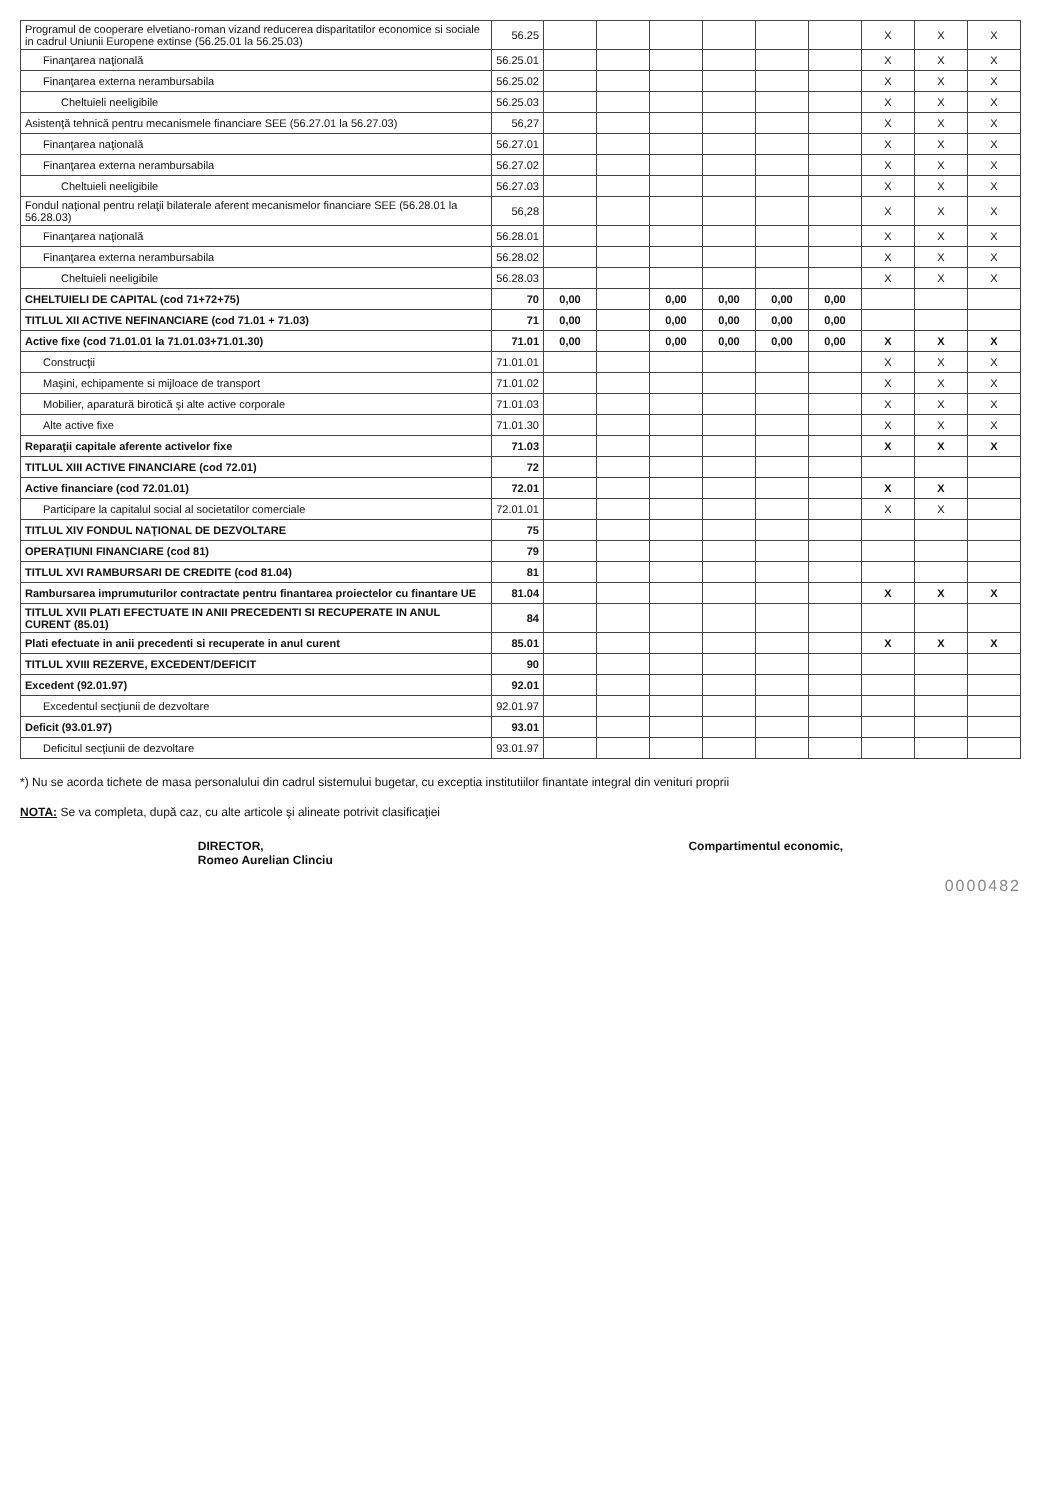| Programul de cooperare elvetiano-roman vizand reducerea disparitatilor economice si sociale in cadrul Uniunii Europene extinse (56.25.01 la 56.25.03) | 56.25 | | | | | | | X | X | X |
| Finanţarea naţională | 56.25.01 | | | | | | | X | X | X |
| Finanţarea externa nerambursabila | 56.25.02 | | | | | | | X | X | X |
| Cheltuieli neeligibile | 56.25.03 | | | | | | | X | X | X |
| Asistenţă tehnică pentru mecanismele financiare SEE (56.27.01 la 56.27.03) | 56,27 | | | | | | | X | X | X |
| Finanţarea naţională | 56.27.01 | | | | | | | X | X | X |
| Finanţarea externa nerambursabila | 56.27.02 | | | | | | | X | X | X |
| Cheltuieli neeligibile | 56.27.03 | | | | | | | X | X | X |
| Fondul naţional pentru relaţii bilaterale aferent mecanismelor financiare SEE (56.28.01 la 56.28.03) | 56,28 | | | | | | | X | X | X |
| Finanţarea naţională | 56.28.01 | | | | | | | X | X | X |
| Finanţarea externa nerambursabila | 56.28.02 | | | | | | | X | X | X |
| Cheltuieli neeligibile | 56.28.03 | | | | | | | X | X | X |
| CHELTUIELI DE CAPITAL (cod 71+72+75) | 70 | 0,00 | | 0,00 | 0,00 | 0,00 | 0,00 | | | |
| TITLUL XII ACTIVE NEFINANCIARE (cod 71.01 + 71.03) | 71 | 0,00 | | 0,00 | 0,00 | 0,00 | 0,00 | | | |
| Active fixe (cod 71.01.01 la 71.01.03+71.01.30) | 71.01 | 0,00 | | 0,00 | 0,00 | 0,00 | 0,00 | X | X | X |
| Construcţii | 71.01.01 | | | | | | | X | X | X |
| Maşini, echipamente si mijloace de transport | 71.01.02 | | | | | | | X | X | X |
| Mobilier, aparatură birotică şi alte active corporale | 71.01.03 | | | | | | | X | X | X |
| Alte active fixe | 71.01.30 | | | | | | | X | X | X |
| Reparaţii capitale aferente activelor fixe | 71.03 | | | | | | | X | X | X |
| TITLUL XIII ACTIVE FINANCIARE (cod 72.01) | 72 | | | | | | | | | |
| Active financiare (cod 72.01.01) | 72.01 | | | | | | | X | X | |
| Participare la capitalul social al societatilor comerciale | 72.01.01 | | | | | | | X | X | |
| TITLUL XIV FONDUL NAŢIONAL DE DEZVOLTARE | 75 | | | | | | | | | |
| OPERAŢIUNI FINANCIARE (cod 81) | 79 | | | | | | | | | |
| TITLUL XVI RAMBURSARI DE CREDITE (cod 81.04) | 81 | | | | | | | | | |
| Rambursarea imprumuturilor contractate pentru finantarea proiectelor cu finantare UE | 81.04 | | | | | | | X | X | X |
| TITLUL XVII PLATI EFECTUATE IN ANII PRECEDENTI SI RECUPERATE IN ANUL CURENT (85.01) | 84 | | | | | | | | | |
| Plati efectuate in anii precedenti si recuperate in anul curent | 85.01 | | | | | | | X | X | X |
| TITLUL XVIII REZERVE, EXCEDENT/DEFICIT | 90 | | | | | | | | | |
| Excedent (92.01.97) | 92.01 | | | | | | | | | |
| Excedentul secţiunii de dezvoltare | 92.01.97 | | | | | | | | | |
| Deficit (93.01.97) | 93.01 | | | | | | | | | |
| Deficitul secţiunii de dezvoltare | 93.01.97 | | | | | | | | | |
*) Nu se acorda tichete de masa personalului din cadrul sistemului bugetar, cu exceptia institutiilor finantate integral din venituri proprii
NOTA: Se va completa, după caz, cu alte articole şi alineate potrivit clasificaţiei
DIRECTOR,
Romeo Aurelian Clinciu
Compartimentul economic,
0000482